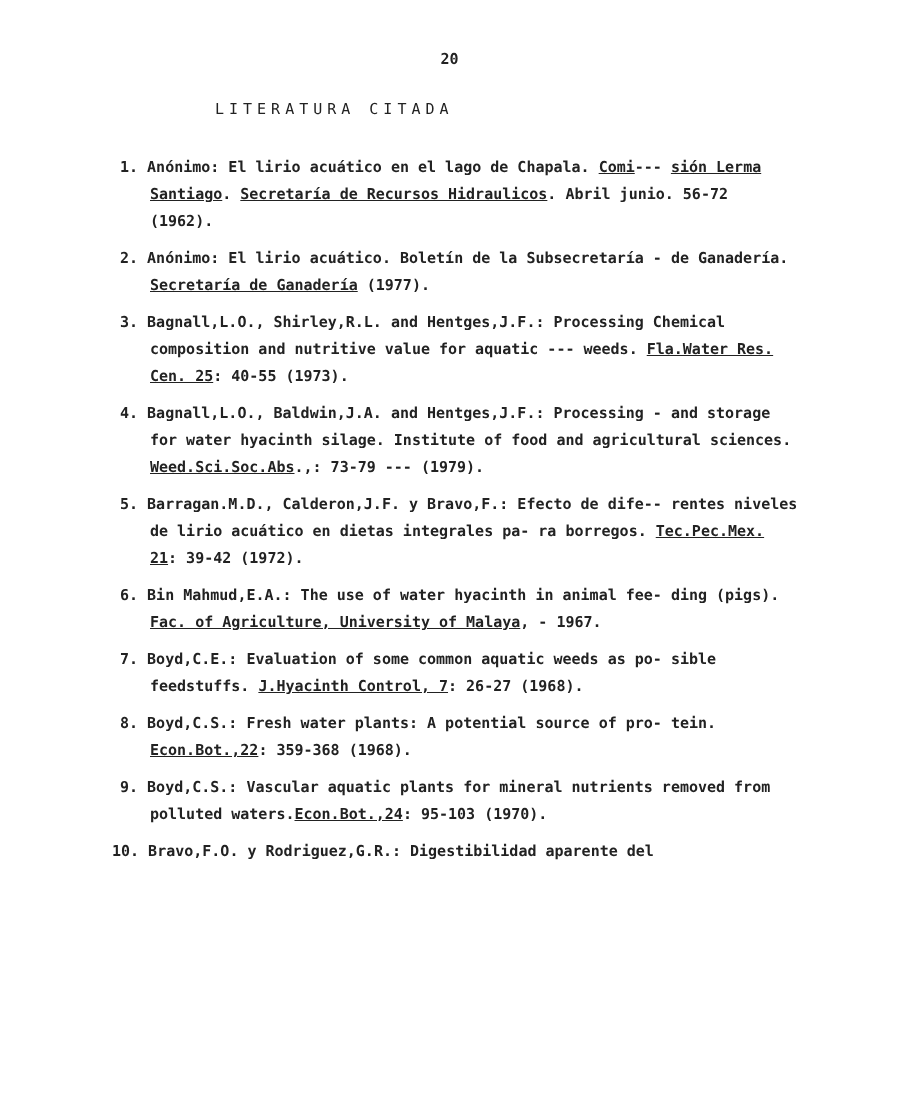20
LITERATURA CITADA
1. Anónimo: El lirio acuático en el lago de Chapala. Comi--- sión Lerma Santiago. Secretaría de Recursos Hidraulicos. Abril junio. 56-72 (1962).
2. Anónimo: El lirio acuático. Boletín de la Subsecretaría - de Ganadería. Secretaría de Ganadería (1977).
3. Bagnall,L.O., Shirley,R.L. and Hentges,J.F.: Processing Chemical composition and nutritive value for aquatic --- weeds. Fla.Water Res. Cen. 25: 40-55 (1973).
4. Bagnall,L.O., Baldwin,J.A. and Hentges,J.F.: Processing - and storage for water hyacinth silage. Institute of food and agricultural sciences. Weed.Sci.Soc.Abs.,: 73-79 --- (1979).
5. Barragan.M.D., Calderon,J.F. y Bravo,F.: Efecto de dife-- rentes niveles de lirio acuático en dietas integrales pa- ra borregos. Tec.Pec.Mex. 21: 39-42 (1972).
6. Bin Mahmud,E.A.: The use of water hyacinth in animal fee- ding (pigs). Fac. of Agriculture, University of Malaya, - 1967.
7. Boyd,C.E.: Evaluation of some common aquatic weeds as po- sible feedstuffs. J.Hyacinth Control, 7: 26-27 (1968).
8. Boyd,C.S.: Fresh water plants: A potential source of pro- tein. Econ.Bot.,22: 359-368 (1968).
9. Boyd,C.S.: Vascular aquatic plants for mineral nutrients removed from polluted waters.Econ.Bot.,24: 95-103 (1970).
10. Bravo,F.O. y Rodriguez,G.R.: Digestibilidad aparente del